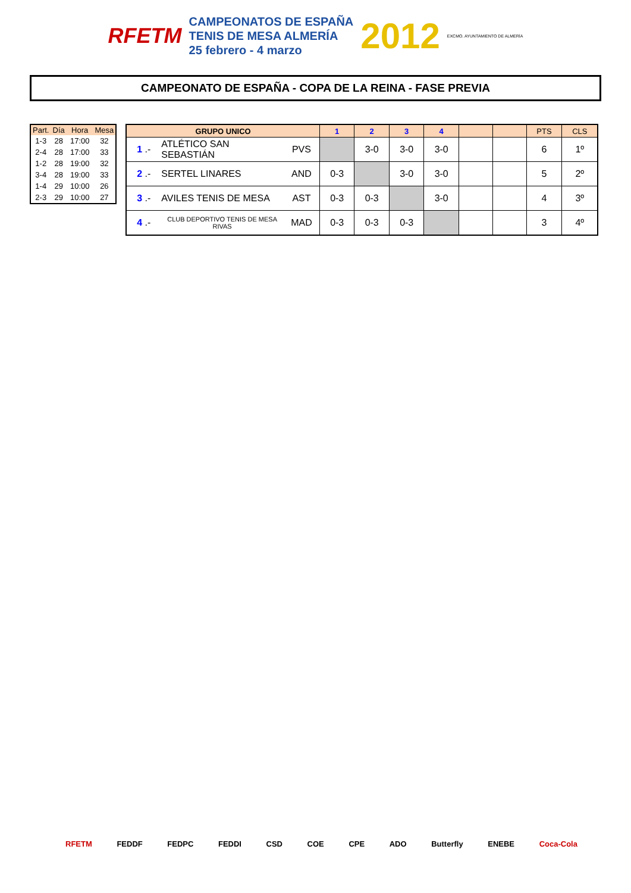RFETM
CAMPEONATOS DE ESPAÑA
TENIS DE MESA ALMERÍA
25 febrero - 4 marzo
2012 EXCMO. AYUNTAMIENTO DE ALMERÍA
CAMPEONATO DE ESPAÑA - COPA DE LA REINA - FASE PREVIA
| Part. | Día | Hora | Mesa |
| --- | --- | --- | --- |
| 1-3 | 28 | 17:00 | 32 |
| 2-4 | 28 | 17:00 | 33 |
| 1-2 | 28 | 19:00 | 32 |
| 3-4 | 28 | 19:00 | 33 |
| 1-4 | 29 | 10:00 | 26 |
| 2-3 | 29 | 10:00 | 27 |
| GRUPO UNICO | | | 1 | 2 | 3 | 4 | | | PTS | CLS |
| --- | --- | --- | --- | --- | --- | --- | --- | --- | --- | --- |
| 1 .- | ATLÉTICO SAN SEBASTIÁN | PVS | | 3-0 | 3-0 | 3-0 | | | 6 | 1º |
| 2 .- | SERTEL LINARES | AND | 0-3 | | 3-0 | 3-0 | | | 5 | 2º |
| 3 .- | AVILES TENIS DE MESA | AST | 0-3 | 0-3 | | 3-0 | | | 4 | 3º |
| 4 .- | CLUB DEPORTIVO TENIS DE MESA RIVAS | MAD | 0-3 | 0-3 | 0-3 | | | | 3 | 4º |
RFETM FEDDF FEDPC FEDDI CSD COE CPE ADO Butterfly ENEBE Coca-Cola